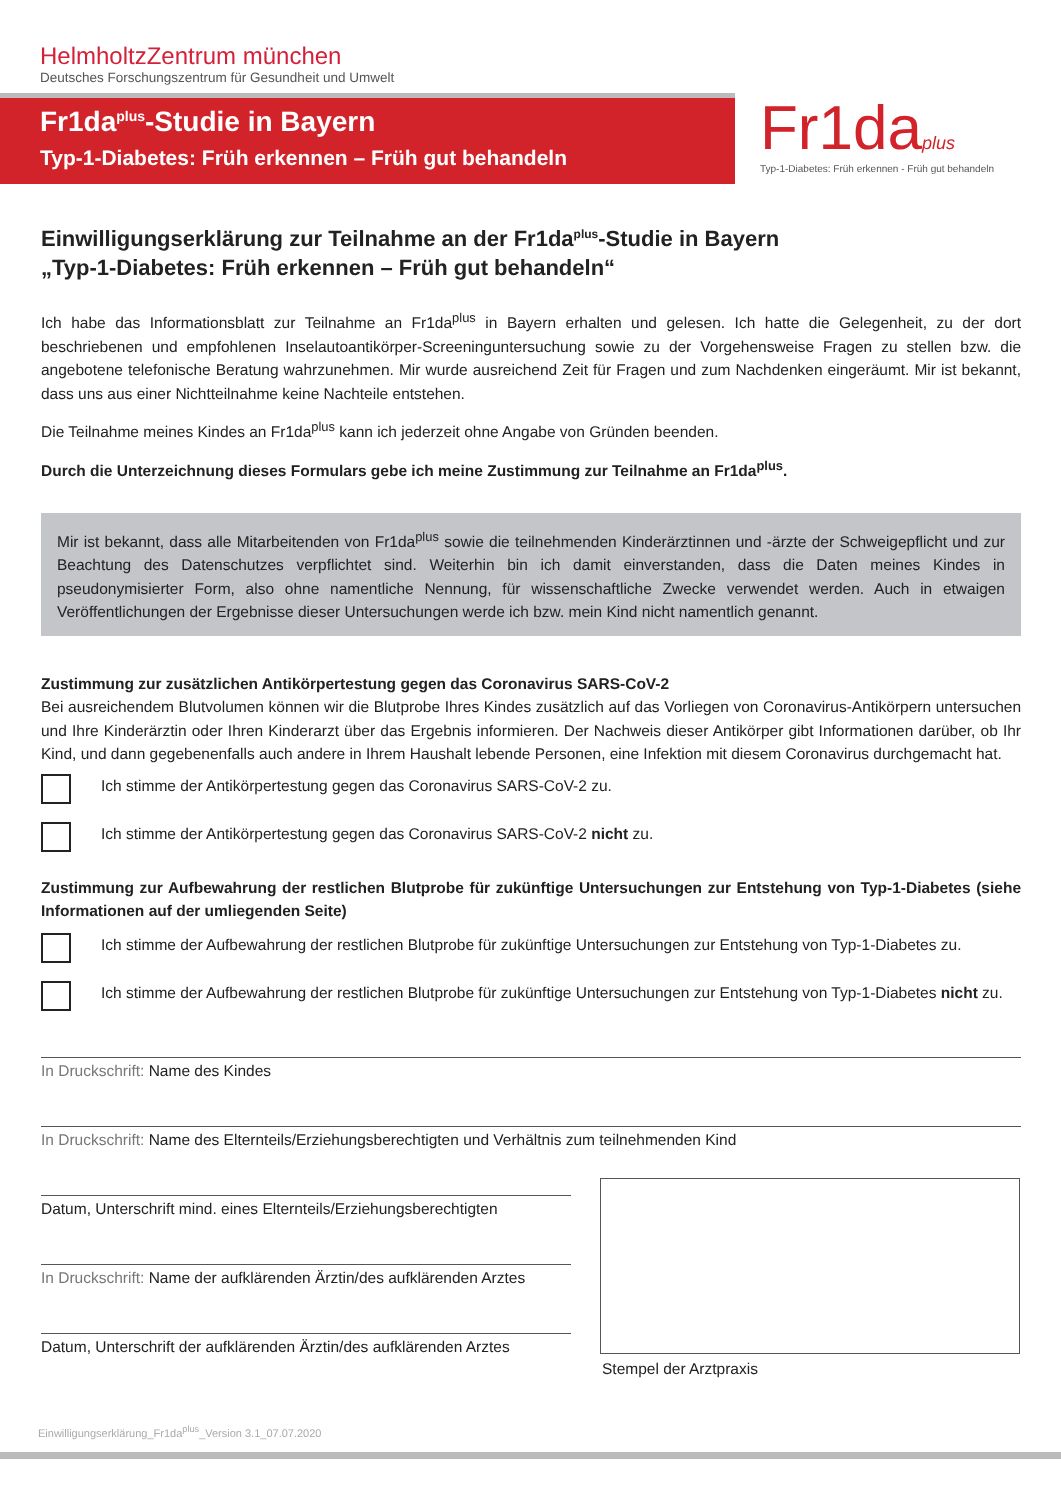HelmholtzZentrum münchen
Deutsches Forschungszentrum für Gesundheit und Umwelt
Fr1da<sup>plus</sup>-Studie in Bayern
Typ-1-Diabetes: Früh erkennen – Früh gut behandeln
Fr1da plus
Typ-1-Diabetes: Früh erkennen - Früh gut behandeln
Einwilligungserklärung zur Teilnahme an der Fr1da<sup>plus</sup>-Studie in Bayern
„Typ-1-Diabetes: Früh erkennen – Früh gut behandeln“
Ich habe das Informationsblatt zur Teilnahme an Fr1da<sup>plus</sup> in Bayern erhalten und gelesen. Ich hatte die Gelegenheit, zu der dort beschriebenen und empfohlenen Inselautoantikörper-Screeninguntersuchung sowie zu der Vorgehensweise Fragen zu stellen bzw. die angebotene telefonische Beratung wahrzunehmen. Mir wurde ausreichend Zeit für Fragen und zum Nachdenken eingeräumt. Mir ist bekannt, dass uns aus einer Nichtteilnahme keine Nachteile entstehen.
Die Teilnahme meines Kindes an Fr1da<sup>plus</sup> kann ich jederzeit ohne Angabe von Gründen beenden.
Durch die Unterzeichnung dieses Formulars gebe ich meine Zustimmung zur Teilnahme an Fr1da<sup>plus</sup>.
Mir ist bekannt, dass alle Mitarbeitenden von Fr1da<sup>plus</sup> sowie die teilnehmenden Kinderärztinnen und -ärzte der Schweigepflicht und zur Beachtung des Datenschutzes verpflichtet sind. Weiterhin bin ich damit einverstanden, dass die Daten meines Kindes in pseudonymisierter Form, also ohne namentliche Nennung, für wissenschaftliche Zwecke verwendet werden. Auch in etwaigen Veröffentlichungen der Ergebnisse dieser Untersuchungen werde ich bzw. mein Kind nicht namentlich genannt.
Zustimmung zur zusätzlichen Antikörpertestung gegen das Coronavirus SARS-CoV-2
Bei ausreichendem Blutvolumen können wir die Blutprobe Ihres Kindes zusätzlich auf das Vorliegen von Coronavirus-Antikörpern untersuchen und Ihre Kinderärztin oder Ihren Kinderarzt über das Ergebnis informieren. Der Nachweis dieser Antikörper gibt Informationen darüber, ob Ihr Kind, und dann gegebenenfalls auch andere in Ihrem Haushalt lebende Personen, eine Infektion mit diesem Coronavirus durchgemacht hat.
Ich stimme der Antikörpertestung gegen das Coronavirus SARS-CoV-2 zu.
Ich stimme der Antikörpertestung gegen das Coronavirus SARS-CoV-2 nicht zu.
Zustimmung zur Aufbewahrung der restlichen Blutprobe für zukünftige Untersuchungen zur Entstehung von Typ-1-Diabetes (siehe Informationen auf der umliegenden Seite)
Ich stimme der Aufbewahrung der restlichen Blutprobe für zukünftige Untersuchungen zur Entstehung von Typ-1-Diabetes zu.
Ich stimme der Aufbewahrung der restlichen Blutprobe für zukünftige Untersuchungen zur Entstehung von Typ-1-Diabetes nicht zu.
In Druckschrift: Name des Kindes
In Druckschrift: Name des Elternteils/Erziehungsberechtigten und Verhältnis zum teilnehmenden Kind
Datum, Unterschrift mind. eines Elternteils/Erziehungsberechtigten
In Druckschrift: Name der aufklärenden Ärztin/des aufklärenden Arztes
Datum, Unterschrift der aufklärenden Ärztin/des aufklärenden Arztes
Stempel der Arztpraxis
Einwilligungserklärung_Fr1da<sup>plus</sup>_Version 3.1_07.07.2020